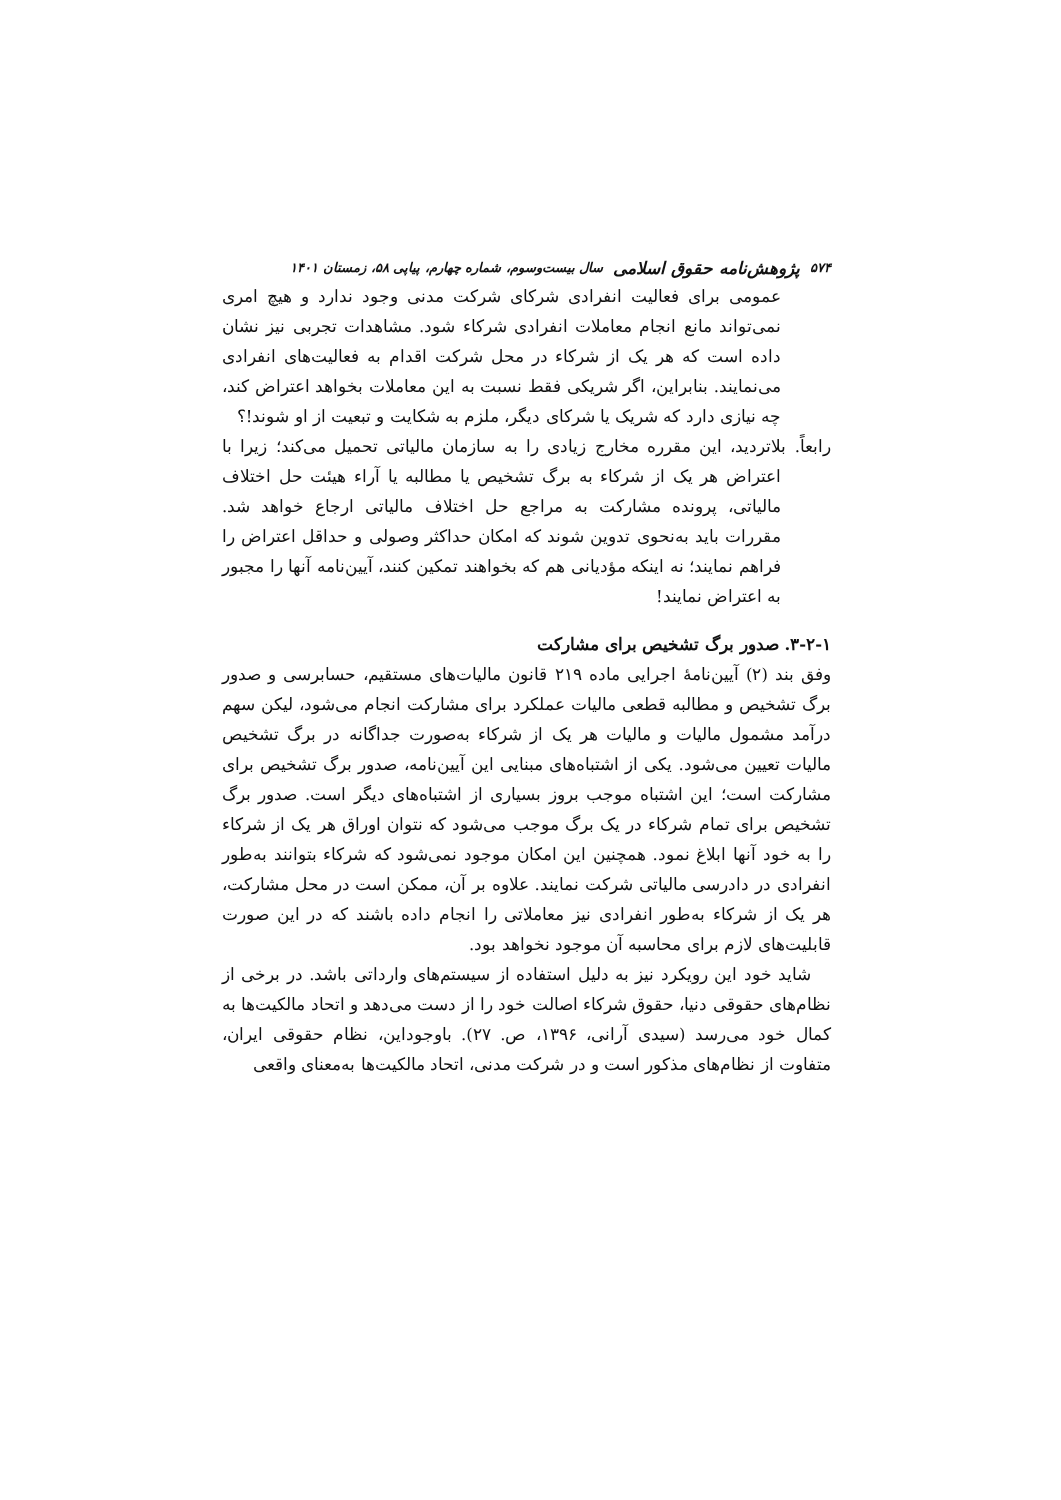۵۷۴ پژوهش‌نامه حقوق اسلامی سال بیست‌وسوم، شماره چهارم، پیاپی ۵۸، زمستان ۱۴۰۱
عمومی برای فعالیت انفرادی شرکای شرکت مدنی وجود ندارد و هیچ امری نمی‌تواند مانع انجام معاملات انفرادی شرکاء شود. مشاهدات تجربی نیز نشان داده است که هر یک از شرکاء در محل شرکت اقدام به فعالیت‌های انفرادی می‌نمایند. بنابراین، اگر شریکی فقط نسبت به این معاملات بخواهد اعتراض کند، چه نیازی دارد که شریک یا شرکای دیگر، ملزم به شکایت و تبعیت از او شوند!؟
رابعاً. بلاتردید، این مقرره مخارج زیادی را به سازمان مالیاتی تحمیل می‌کند؛ زیرا با اعتراض هر یک از شرکاء به برگ تشخیص یا مطالبه یا آراء هیئت حل اختلاف مالیاتی، پرونده مشارکت به مراجع حل اختلاف مالیاتی ارجاع خواهد شد. مقررات باید به‌نحوی تدوین شوند که امکان حداکثر وصولی و حداقل اعتراض را فراهم نمایند؛ نه اینکه مؤدیانی هم که بخواهند تمکین کنند، آیین‌نامه آنها را مجبور به اعتراض نمایند!
۳-۲-۱. صدور برگ تشخیص برای مشارکت
وفق بند (۲) آیین‌نامهٔ اجرایی ماده ۲۱۹ قانون مالیات‌های مستقیم، حسابرسی و صدور برگ تشخیص و مطالبه قطعی مالیات عملکرد برای مشارکت انجام می‌شود، لیکن سهم درآمد مشمول مالیات و مالیات هر یک از شرکاء به‌صورت جداگانه در برگ تشخیص مالیات تعیین می‌شود. یکی از اشتباه‌های مبنایی این آیین‌نامه، صدور برگ تشخیص برای مشارکت است؛ این اشتباه موجب بروز بسیاری از اشتباه‌های دیگر است. صدور برگ تشخیص برای تمام شرکاء در یک برگ موجب می‌شود که نتوان اوراق هر یک از شرکاء را به خود آنها ابلاغ نمود. همچنین این امکان موجود نمی‌شود که شرکاء بتوانند به‌طور انفرادی در دادرسی مالیاتی شرکت نمایند. علاوه بر آن، ممکن است در محل مشارکت، هر یک از شرکاء به‌طور انفرادی نیز معاملاتی را انجام داده باشند که در این صورت قابلیت‌های لازم برای محاسبه آن موجود نخواهد بود.
شاید خود این رویکرد نیز به دلیل استفاده از سیستم‌های وارداتی باشد. در برخی از نظام‌های حقوقی دنیا، حقوق شرکاء اصالت خود را از دست می‌دهد و اتحاد مالکیت‌ها به کمال خود می‌رسد (سیدی آرانی، ۱۳۹۶، ص. ۲۷). باوجوداین، نظام حقوقی ایران، متفاوت از نظام‌های مذکور است و در شرکت مدنی، اتحاد مالکیت‌ها به‌معنای واقعی